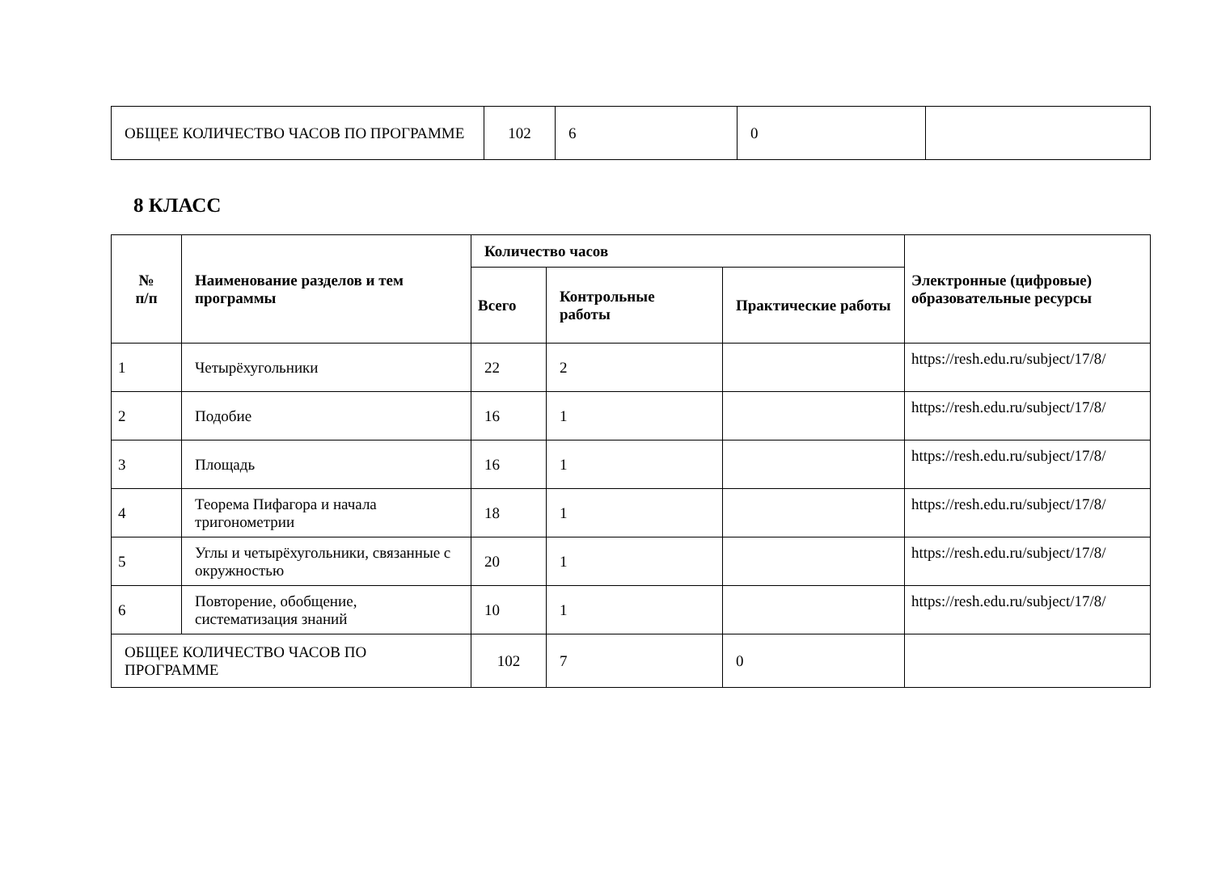| ОБЩЕЕ КОЛИЧЕСТВО ЧАСОВ ПО ПРОГРАММЕ | 102 | 6 | 0 | |
8 КЛАСС
| № п/п | Наименование разделов и тем программы | Количество часов | | | Электронные (цифровые) образовательные ресурсы |
| --- | --- | --- | --- | --- | --- |
| | | Всего | Контрольные работы | Практические работы | |
| 1 | Четырёхугольники | 22 | 2 | | https://resh.edu.ru/subject/17/8/ |
| 2 | Подобие | 16 | 1 | | https://resh.edu.ru/subject/17/8/ |
| 3 | Площадь | 16 | 1 | | https://resh.edu.ru/subject/17/8/ |
| 4 | Теорема Пифагора и начала тригонометрии | 18 | 1 | | https://resh.edu.ru/subject/17/8/ |
| 5 | Углы и четырёхугольники, связанные с окружностью | 20 | 1 | | https://resh.edu.ru/subject/17/8/ |
| 6 | Повторение, обобщение, систематизация знаний | 10 | 1 | | https://resh.edu.ru/subject/17/8/ |
| ОБЩЕЕ КОЛИЧЕСТВО ЧАСОВ ПО ПРОГРАММЕ | | 102 | 7 | 0 | |